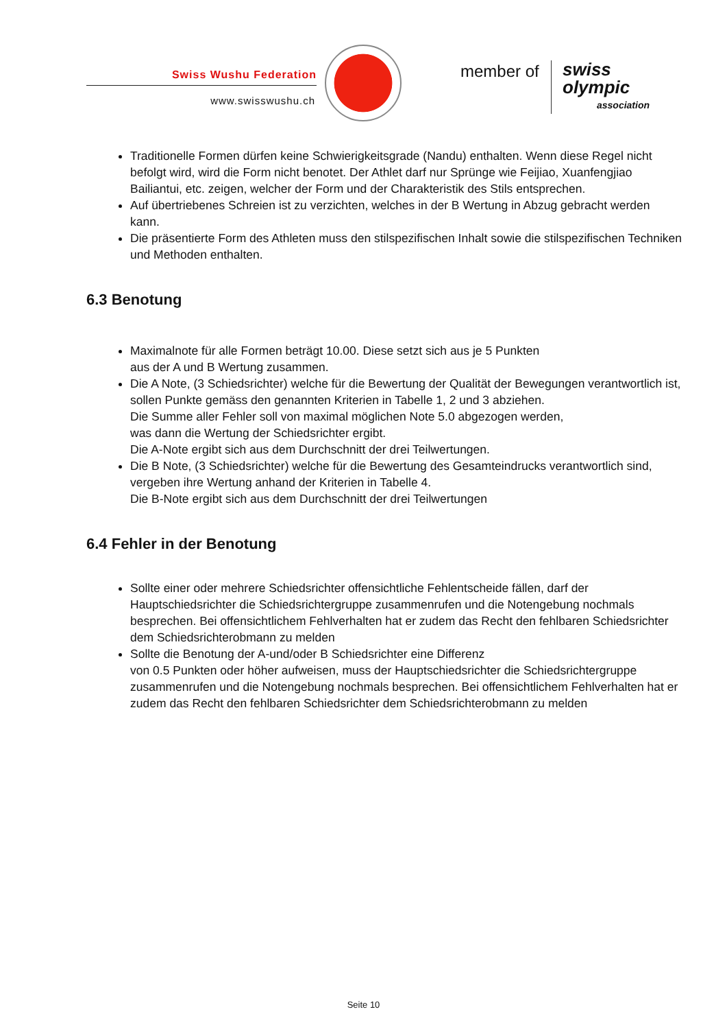Swiss Wushu Federation
www.swisswushu.ch
member of swiss olympic
association
Traditionelle Formen dürfen keine Schwierigkeitsgrade (Nandu) enthalten. Wenn diese Regel nicht befolgt wird, wird die Form nicht benotet. Der Athlet darf nur Sprünge wie Feijiao, Xuanfengjiao Bailiantui, etc. zeigen, welcher der Form und der Charakteristik des Stils entsprechen.
Auf übertriebenes Schreien ist zu verzichten, welches in der B Wertung in Abzug gebracht werden kann.
Die präsentierte Form des Athleten muss den stilspezifischen Inhalt sowie die stilspezifischen Techniken und Methoden enthalten.
6.3 Benotung
Maximalnote für alle Formen beträgt 10.00. Diese setzt sich aus je 5 Punkten
aus der A und B Wertung zusammen.
Die A Note, (3 Schiedsrichter) welche für die Bewertung der Qualität der Bewegungen verantwortlich ist, sollen Punkte gemäss den genannten Kriterien in Tabelle 1, 2 und 3 abziehen.
Die Summe aller Fehler soll von maximal möglichen Note 5.0 abgezogen werden,
was dann die Wertung der Schiedsrichter ergibt.
Die A-Note ergibt sich aus dem Durchschnitt der drei Teilwertungen.
Die B Note, (3 Schiedsrichter) welche für die Bewertung des Gesamteindrucks verantwortlich sind, vergeben ihre Wertung anhand der Kriterien in Tabelle 4.
Die B-Note ergibt sich aus dem Durchschnitt der drei Teilwertungen
6.4 Fehler in der Benotung
Sollte einer oder mehrere Schiedsrichter offensichtliche Fehlentscheide fällen, darf der Hauptschiedsrichter die Schiedsrichtergruppe zusammenrufen und die Notengebung nochmals besprechen. Bei offensichtlichem Fehlverhalten hat er zudem das Recht den fehlbaren Schiedsrichter dem Schiedsrichterobmann zu melden
Sollte die Benotung der A-und/oder B Schiedsrichter eine Differenz
von 0.5 Punkten oder höher aufweisen, muss der Hauptschiedsrichter die Schiedsrichtergruppe zusammenrufen und die Notengebung nochmals besprechen. Bei offensichtlichem Fehlverhalten hat er zudem das Recht den fehlbaren Schiedsrichter dem Schiedsrichterobmann zu melden
Seite 10